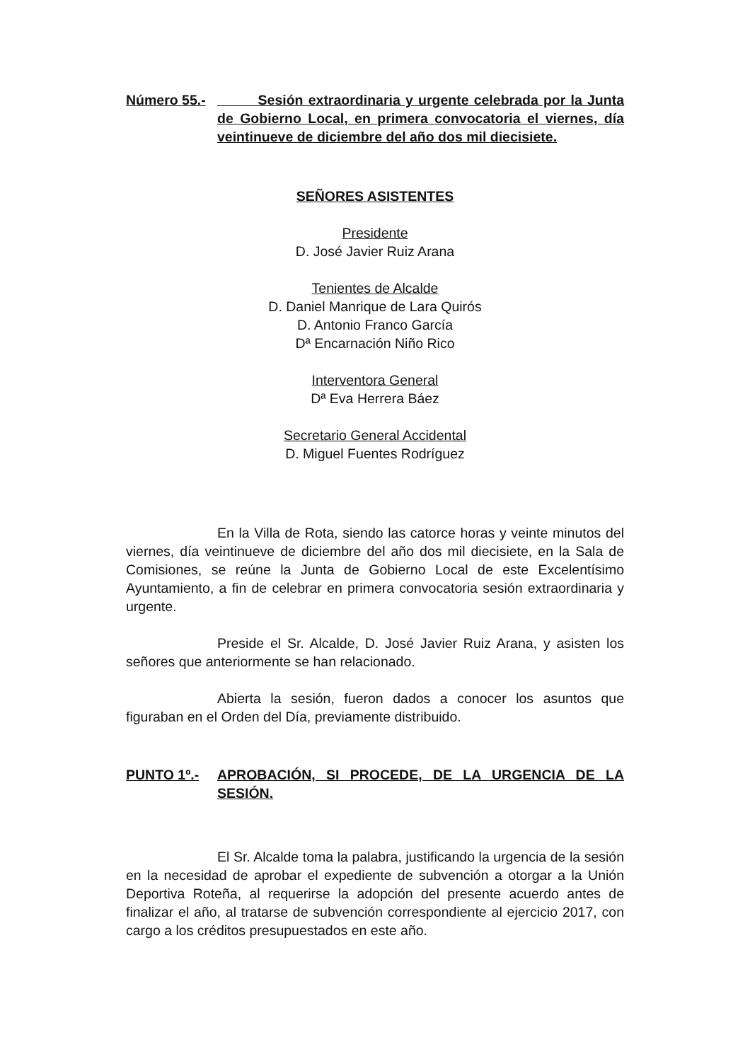Número 55.- Sesión extraordinaria y urgente celebrada por la Junta de Gobierno Local, en primera convocatoria el viernes, día veintinueve de diciembre del año dos mil diecisiete.
SEÑORES ASISTENTES
Presidente
D. José Javier Ruiz Arana
Tenientes de Alcalde
D. Daniel Manrique de Lara Quirós
D. Antonio Franco García
Dª Encarnación Niño Rico
Interventora General
Dª Eva Herrera Báez
Secretario General Accidental
D. Miguel Fuentes Rodríguez
En la Villa de Rota, siendo las catorce horas y veinte minutos del viernes, día veintinueve de diciembre del año dos mil diecisiete, en la Sala de Comisiones, se reúne la Junta de Gobierno Local de este Excelentísimo Ayuntamiento, a fin de celebrar en primera convocatoria sesión extraordinaria y urgente.
Preside el Sr. Alcalde, D. José Javier Ruiz Arana, y asisten los señores que anteriormente se han relacionado.
Abierta la sesión, fueron dados a conocer los asuntos que figuraban en el Orden del Día, previamente distribuido.
PUNTO 1º.- APROBACIÓN, SI PROCEDE, DE LA URGENCIA DE LA SESIÓN.
El Sr. Alcalde toma la palabra, justificando la urgencia de la sesión en la necesidad de aprobar el expediente de subvención a otorgar a la Unión Deportiva Roteña, al requerirse la adopción del presente acuerdo antes de finalizar el año, al tratarse de subvención correspondiente al ejercicio 2017, con cargo a los créditos presupuestados en este año.